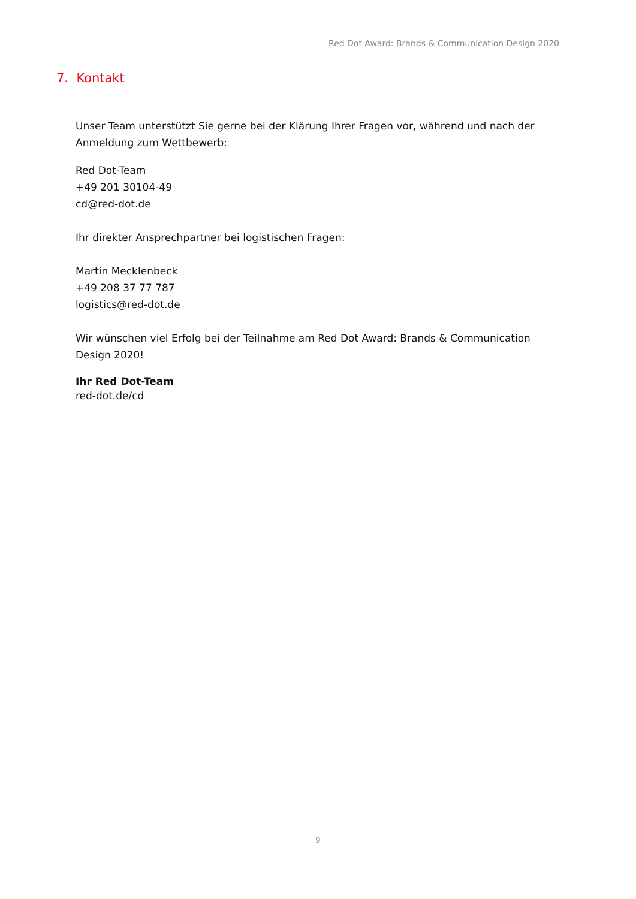Red Dot Award: Brands & Communication Design 2020
7. Kontakt
Unser Team unterstützt Sie gerne bei der Klärung Ihrer Fragen vor, während und nach der Anmeldung zum Wettbewerb:
Red Dot-Team
+49 201 30104-49
cd@red-dot.de
Ihr direkter Ansprechpartner bei logistischen Fragen:
Martin Mecklenbeck
+49 208 37 77 787
logistics@red-dot.de
Wir wünschen viel Erfolg bei der Teilnahme am Red Dot Award: Brands & Communication Design 2020!
Ihr Red Dot-Team
red-dot.de/cd
9